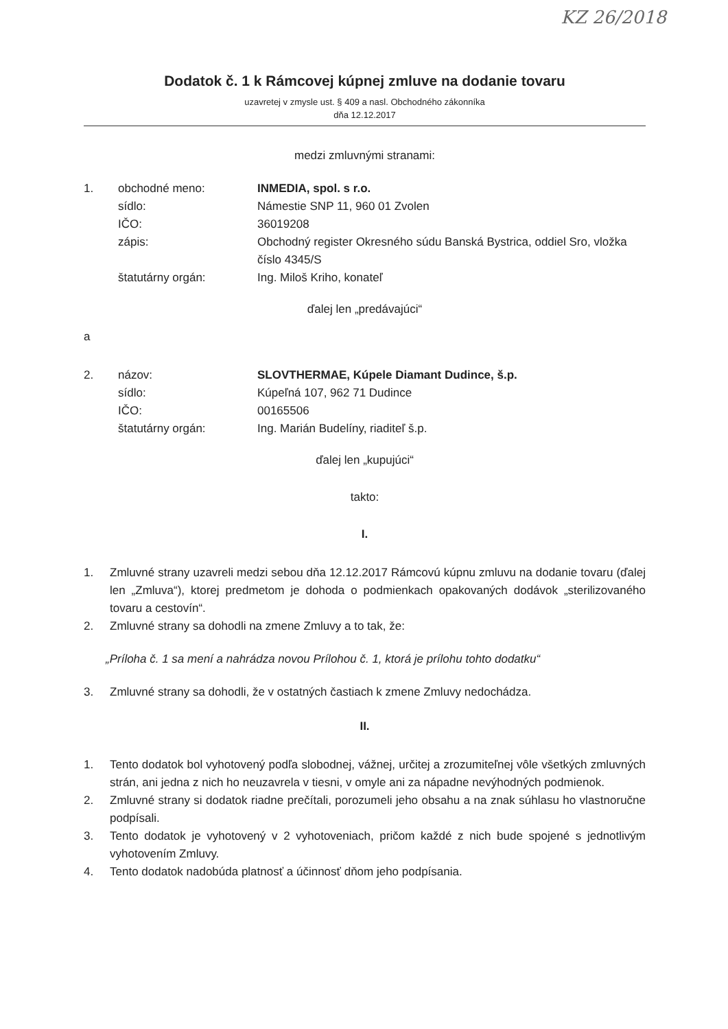KZ 26/2018
Dodatok č. 1 k Rámcovej kúpnej zmluve na dodanie tovaru
uzavretej v zmysle ust. § 409 a nasl. Obchodného zákonníka
dňa 12.12.2017
medzi zmluvnými stranami:
| 1. | obchodné meno: | INMEDIA, spol. s r.o. |
| | sídlo: | Námestie SNP 11, 960 01 Zvolen |
| | IČO: | 36019208 |
| | zápis: | Obchodný register Okresného súdu Banská Bystrica, oddiel Sro, vložka číslo 4345/S |
| | štatutárny orgán: | Ing. Miloš Kriho, konateľ |
ďalej len „predávajúci“
a
| 2. | názov: | SLOVTHERMAE, Kúpele Diamant Dudince, š.p. |
| | sídlo: | Kúpeľná 107, 962 71 Dudince |
| | IČO: | 00165506 |
| | štatutárny orgán: | Ing. Marián Budelíny, riaditeľ š.p. |
ďalej len „kupujúci“
takto:
I.
1. Zmluvné strany uzavreli medzi sebou dňa 12.12.2017 Rámcovú kúpnu zmluvu na dodanie tovaru (ďalej len „Zmluva“), ktorej predmetom je dohoda o podmienkach opakovaných dodávok „sterilizovaného tovaru a cestovín“.
2. Zmluvné strany sa dohodli na zmene Zmluvy a to tak, že:
„Príloha č. 1 sa mení a nahrádza novou Prílohou č. 1, ktorá je prílohu tohto dodatku“
3. Zmluvné strany sa dohodli, že v ostatných častiach k zmene Zmluvy nedochádza.
II.
1. Tento dodatok bol vyhotovený podľa slobodnej, vážnej, určitej a zrozumiteľnej vôle všetkých zmluvných strán, ani jedna z nich ho neuzavrela v tiesni, v omyle ani za nápadne nevýhodných podmienok.
2. Zmluvné strany si dodatok riadne prečítali, porozumeli jeho obsahu a na znak súhlasu ho vlastnoručne podpísali.
3. Tento dodatok je vyhotovený v 2 vyhotoveniach, pričom každé z nich bude spojené s jednotlivým vyhotovením Zmluvy.
4. Tento dodatok nadobúda platnosť a účinnosť dňom jeho podpísania.